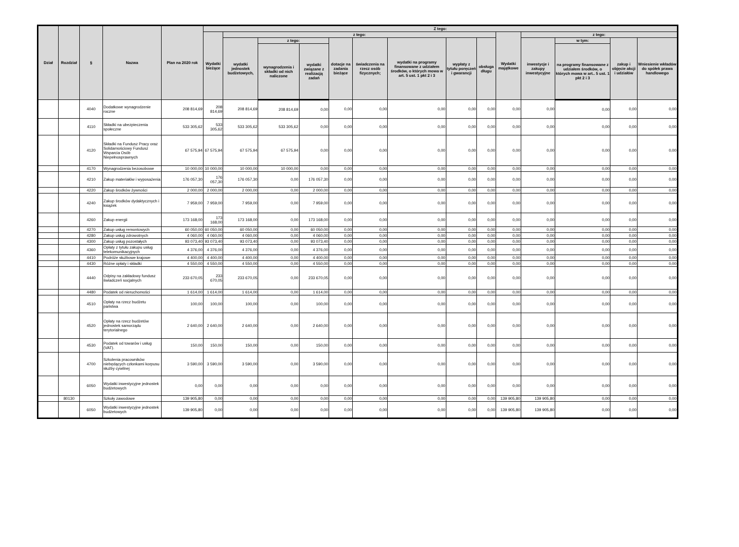| Dział | Rozdział | § | Nazwa | Plan na 2020 rok | Z tego: | | | | | | | | | | | | | |
| --- | --- | --- | --- | --- | --- | --- | --- | --- | --- | --- | --- | --- | --- | --- | --- | --- | --- | --- |
| | | | | | Wydatki bieżące | z tego: | | | | | | | | Wydatki majątkowe | z tego: | | | |
| | | | | | | wydatki jednostek budżetowych, | z tego: | | dotacje na zadania bieżące | świadczenia na rzecz osób fizycznych; | wydatki na programy finansowane z udziałem środków, o których mowa w art. 5 ust. 1 pkt 2 i 3 | wypłaty z tytułu poręczeń i gwarancji | obsługa długu | | inwestycje i zakupy inwestycyjne | w tym: | zakup i objęcie akcji i udziałów | Wniesienie wkładów do spółek prawa handlowego |
| | | | | | | | wynagrodzenia i składki od nich naliczone | wydatki związane z realizacją zadań | | | | | | | | na programy finansowane z udziałem środków, o których mowa w art.. 5 ust. 1 pkt 2 i 3 | | |
| | | 4040 | Dodatkowe wynagrodzenie roczne | 208 814,69 | 208 814,69 | 208 814,69 | 208 814,69 | 0,00 | 0,00 | 0,00 | 0,00 | 0,00 | 0,00 | 0,00 | 0,00 | 0,00 | 0,00 | 0,00 |
| | | 4110 | Składki na ubezpieczenia społeczne | 533 305,62 | 533 305,62 | 533 305,62 | 533 305,62 | 0,00 | 0,00 | 0,00 | 0,00 | 0,00 | 0,00 | 0,00 | 0,00 | 0,00 | 0,00 | 0,00 |
| | | 4120 | Składki na Fundusz Pracy oraz Solidarnościowy Fundusz Wsparcia Osób Niepełnosprawnych | 67 575,94 | 67 575,94 | 67 575,94 | 67 575,94 | 0,00 | 0,00 | 0,00 | 0,00 | 0,00 | 0,00 | 0,00 | 0,00 | 0,00 | 0,00 | 0,00 |
| | | 4170 | Wynagrodzenia bezosobowe | 10 000,00 | 10 000,00 | 10 000,00 | 10 000,00 | 0,00 | 0,00 | 0,00 | 0,00 | 0,00 | 0,00 | 0,00 | 0,00 | 0,00 | 0,00 | 0,00 |
| | | 4210 | Zakup materiałów i wyposażenia | 176 057,30 | 176 057,30 | 176 057,30 | 0,00 | 176 057,30 | 0,00 | 0,00 | 0,00 | 0,00 | 0,00 | 0,00 | 0,00 | 0,00 | 0,00 | 0,00 |
| | | 4220 | Zakup środków żywności | 2 000,00 | 2 000,00 | 2 000,00 | 0,00 | 2 000,00 | 0,00 | 0,00 | 0,00 | 0,00 | 0,00 | 0,00 | 0,00 | 0,00 | 0,00 | 0,00 |
| | | 4240 | Zakup środków dydaktycznych i książek | 7 959,00 | 7 959,00 | 7 959,00 | 0,00 | 7 959,00 | 0,00 | 0,00 | 0,00 | 0,00 | 0,00 | 0,00 | 0,00 | 0,00 | 0,00 | 0,00 |
| | | 4260 | Zakup energii | 173 168,00 | 173 168,00 | 173 168,00 | 0,00 | 173 168,00 | 0,00 | 0,00 | 0,00 | 0,00 | 0,00 | 0,00 | 0,00 | 0,00 | 0,00 | 0,00 |
| | | 4270 | Zakup usług remontowych | 60 050,00 | 60 050,00 | 60 050,00 | 0,00 | 60 050,00 | 0,00 | 0,00 | 0,00 | 0,00 | 0,00 | 0,00 | 0,00 | 0,00 | 0,00 | 0,00 |
| | | 4280 | Zakup usług zdrowotnych | 4 060,00 | 4 060,00 | 4 060,00 | 0,00 | 4 060,00 | 0,00 | 0,00 | 0,00 | 0,00 | 0,00 | 0,00 | 0,00 | 0,00 | 0,00 | 0,00 |
| | | 4300 | Zakup usług pozostałych | 93 073,40 | 93 073,40 | 93 073,40 | 0,00 | 93 073,40 | 0,00 | 0,00 | 0,00 | 0,00 | 0,00 | 0,00 | 0,00 | 0,00 | 0,00 | 0,00 |
| | | 4360 | Opłaty z tytułu zakupu usług telekomunikacyjnych | 4 376,00 | 4 376,00 | 4 376,00 | 0,00 | 4 376,00 | 0,00 | 0,00 | 0,00 | 0,00 | 0,00 | 0,00 | 0,00 | 0,00 | 0,00 | 0,00 |
| | | 4410 | Podróże służbowe krajowe | 4 400,00 | 4 400,00 | 4 400,00 | 0,00 | 4 400,00 | 0,00 | 0,00 | 0,00 | 0,00 | 0,00 | 0,00 | 0,00 | 0,00 | 0,00 | 0,00 |
| | | 4430 | Różne opłaty i składki | 4 550,00 | 4 550,00 | 4 550,00 | 0,00 | 4 550,00 | 0,00 | 0,00 | 0,00 | 0,00 | 0,00 | 0,00 | 0,00 | 0,00 | 0,00 | 0,00 |
| | | 4440 | Odpisy na zakładowy fundusz świadczeń socjalnych | 233 670,05 | 233 670,05 | 233 670,05 | 0,00 | 233 670,05 | 0,00 | 0,00 | 0,00 | 0,00 | 0,00 | 0,00 | 0,00 | 0,00 | 0,00 | 0,00 |
| | | 4480 | Podatek od nieruchomości | 1 614,00 | 1 614,00 | 1 614,00 | 0,00 | 1 614,00 | 0,00 | 0,00 | 0,00 | 0,00 | 0,00 | 0,00 | 0,00 | 0,00 | 0,00 | 0,00 |
| | | 4510 | Opłaty na rzecz budżetu państwa | 100,00 | 100,00 | 100,00 | 0,00 | 100,00 | 0,00 | 0,00 | 0,00 | 0,00 | 0,00 | 0,00 | 0,00 | 0,00 | 0,00 | 0,00 |
| | | 4520 | Opłaty na rzecz budżetów jednostek samorządu terytorialnego | 2 640,00 | 2 640,00 | 2 640,00 | 0,00 | 2 640,00 | 0,00 | 0,00 | 0,00 | 0,00 | 0,00 | 0,00 | 0,00 | 0,00 | 0,00 | 0,00 |
| | | 4530 | Podatek od towarów i usług (VAT). | 150,00 | 150,00 | 150,00 | 0,00 | 150,00 | 0,00 | 0,00 | 0,00 | 0,00 | 0,00 | 0,00 | 0,00 | 0,00 | 0,00 | 0,00 |
| | | 4700 | Szkolenia pracowników niebędących członkami korpusu służby cywilnej | 3 590,00 | 3 590,00 | 3 590,00 | 0,00 | 3 590,00 | 0,00 | 0,00 | 0,00 | 0,00 | 0,00 | 0,00 | 0,00 | 0,00 | 0,00 | 0,00 |
| | | 6050 | Wydatki inwestycyjne jednostek budżetowych | 0,00 | 0,00 | 0,00 | 0,00 | 0,00 | 0,00 | 0,00 | 0,00 | 0,00 | 0,00 | 0,00 | 0,00 | 0,00 | 0,00 | 0,00 |
| | 80130 | | Szkoły zawodowe | 139 905,80 | 0,00 | 0,00 | 0,00 | 0,00 | 0,00 | 0,00 | 0,00 | 0,00 | 0,00 | 139 905,80 | 139 905,80 | 0,00 | 0,00 | 0,00 |
| | | 6050 | Wydatki inwestycyjne jednostek budżetowych | 139 905,80 | 0,00 | 0,00 | 0,00 | 0,00 | 0,00 | 0,00 | 0,00 | 0,00 | 0,00 | 139 905,80 | 139 905,80 | 0,00 | 0,00 | 0,00 |